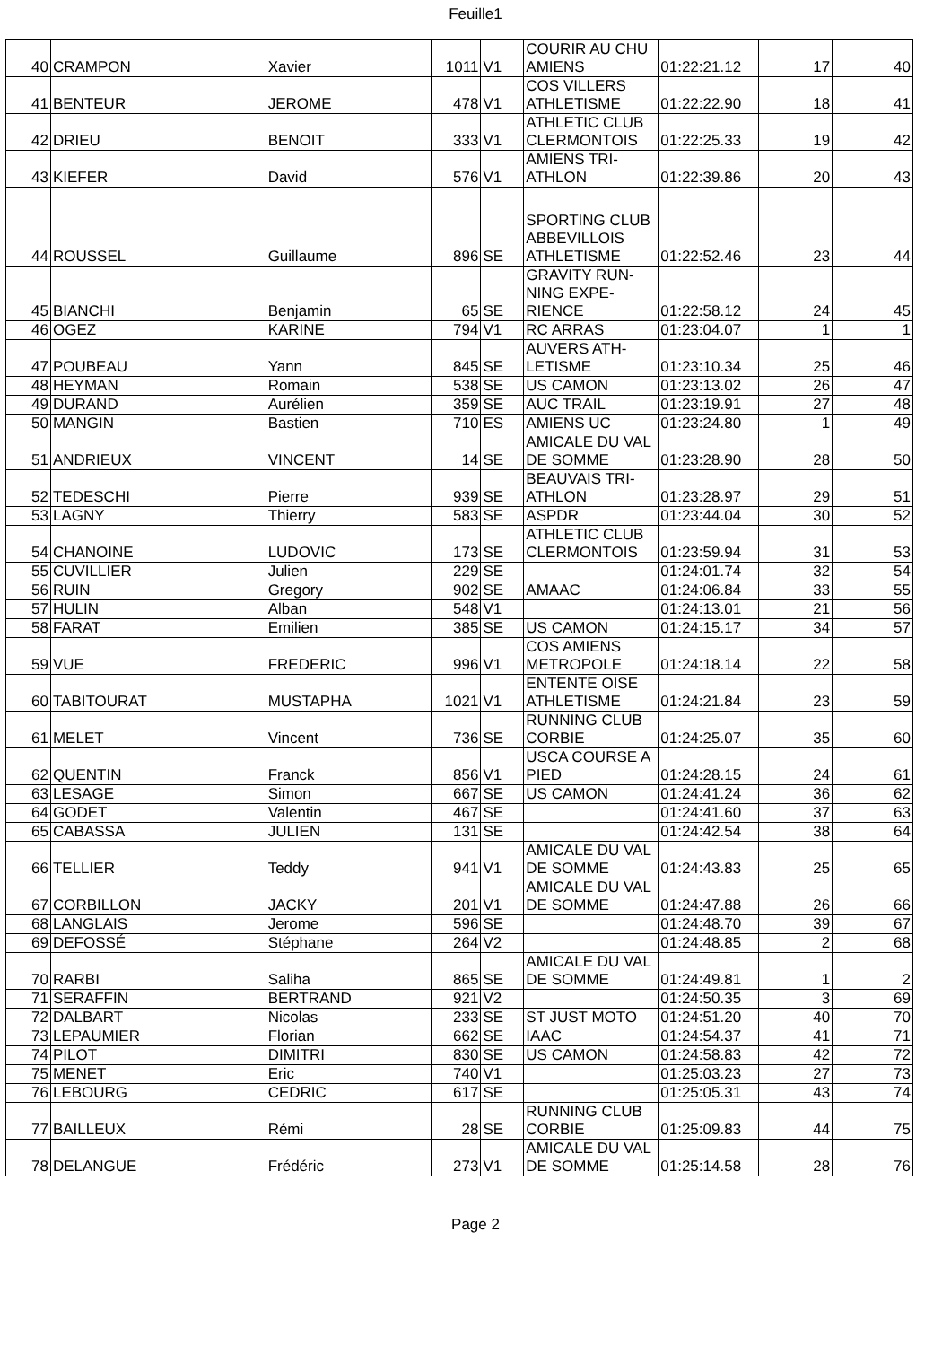Feuille1
| 40 | CRAMPON | Xavier | 1011 | V1 | COURIR AU CHU AMIENS | 01:22:21.12 | 17 | 40 |
| 41 | BENTEUR | JEROME | 478 | V1 | COS VILLERS ATHLETISME | 01:22:22.90 | 18 | 41 |
| 42 | DRIEU | BENOIT | 333 | V1 | ATHLETIC CLUB CLERMONTOIS | 01:22:25.33 | 19 | 42 |
| 43 | KIEFER | David | 576 | V1 | AMIENS TRI-ATHLON | 01:22:39.86 | 20 | 43 |
| 44 | ROUSSEL | Guillaume | 896 | SE | SPORTING CLUB ABBEVILLOIS ATHLETISME | 01:22:52.46 | 23 | 44 |
| 45 | BIANCHI | Benjamin | 65 | SE | GRAVITY RUN-NING EXPE-RIENCE | 01:22:58.12 | 24 | 45 |
| 46 | OGEZ | KARINE | 794 | V1 | RC ARRAS | 01:23:04.07 | 1 | 1 |
| 47 | POUBEAU | Yann | 845 | SE | AUVERS ATH-LETISME | 01:23:10.34 | 25 | 46 |
| 48 | HEYMAN | Romain | 538 | SE | US CAMON | 01:23:13.02 | 26 | 47 |
| 49 | DURAND | Aurélien | 359 | SE | AUC TRAIL | 01:23:19.91 | 27 | 48 |
| 50 | MANGIN | Bastien | 710 | ES | AMIENS UC | 01:23:24.80 | 1 | 49 |
| 51 | ANDRIEUX | VINCENT | 14 | SE | AMICALE DU VAL DE SOMME | 01:23:28.90 | 28 | 50 |
| 52 | TEDESCHI | Pierre | 939 | SE | BEAUVAIS TRI-ATHLON | 01:23:28.97 | 29 | 51 |
| 53 | LAGNY | Thierry | 583 | SE | ASPDR | 01:23:44.04 | 30 | 52 |
| 54 | CHANOINE | LUDOVIC | 173 | SE | ATHLETIC CLUB CLERMONTOIS | 01:23:59.94 | 31 | 53 |
| 55 | CUVILLIER | Julien | 229 | SE | | 01:24:01.74 | 32 | 54 |
| 56 | RUIN | Gregory | 902 | SE | AMAAC | 01:24:06.84 | 33 | 55 |
| 57 | HULIN | Alban | 548 | V1 | | 01:24:13.01 | 21 | 56 |
| 58 | FARAT | Emilien | 385 | SE | US CAMON | 01:24:15.17 | 34 | 57 |
| 59 | VUE | FREDERIC | 996 | V1 | COS AMIENS METROPOLE | 01:24:18.14 | 22 | 58 |
| 60 | TABITOURAT | MUSTAPHA | 1021 | V1 | ENTENTE OISE ATHLETISME | 01:24:21.84 | 23 | 59 |
| 61 | MELET | Vincent | 736 | SE | RUNNING CLUB CORBIE | 01:24:25.07 | 35 | 60 |
| 62 | QUENTIN | Franck | 856 | V1 | USCA COURSE A PIED | 01:24:28.15 | 24 | 61 |
| 63 | LESAGE | Simon | 667 | SE | US CAMON | 01:24:41.24 | 36 | 62 |
| 64 | GODET | Valentin | 467 | SE | | 01:24:41.60 | 37 | 63 |
| 65 | CABASSA | JULIEN | 131 | SE | | 01:24:42.54 | 38 | 64 |
| 66 | TELLIER | Teddy | 941 | V1 | AMICALE DU VAL DE SOMME | 01:24:43.83 | 25 | 65 |
| 67 | CORBILLON | JACKY | 201 | V1 | AMICALE DU VAL DE SOMME | 01:24:47.88 | 26 | 66 |
| 68 | LANGLAIS | Jerome | 596 | SE | | 01:24:48.70 | 39 | 67 |
| 69 | DEFOSSÉ | Stéphane | 264 | V2 | | 01:24:48.85 | 2 | 68 |
| 70 | RARBI | Saliha | 865 | SE | AMICALE DU VAL DE SOMME | 01:24:49.81 | 1 | 2 |
| 71 | SERAFFIN | BERTRAND | 921 | V2 | | 01:24:50.35 | 3 | 69 |
| 72 | DALBART | Nicolas | 233 | SE | ST JUST MOTO | 01:24:51.20 | 40 | 70 |
| 73 | LEPAUMIER | Florian | 662 | SE | IAAC | 01:24:54.37 | 41 | 71 |
| 74 | PILOT | DIMITRI | 830 | SE | US CAMON | 01:24:58.83 | 42 | 72 |
| 75 | MENET | Eric | 740 | V1 | | 01:25:03.23 | 27 | 73 |
| 76 | LEBOURG | CEDRIC | 617 | SE | | 01:25:05.31 | 43 | 74 |
| 77 | BAILLEUX | Rémi | 28 | SE | RUNNING CLUB CORBIE | 01:25:09.83 | 44 | 75 |
| 78 | DELANGUE | Frédéric | 273 | V1 | AMICALE DU VAL DE SOMME | 01:25:14.58 | 28 | 76 |
Page 2